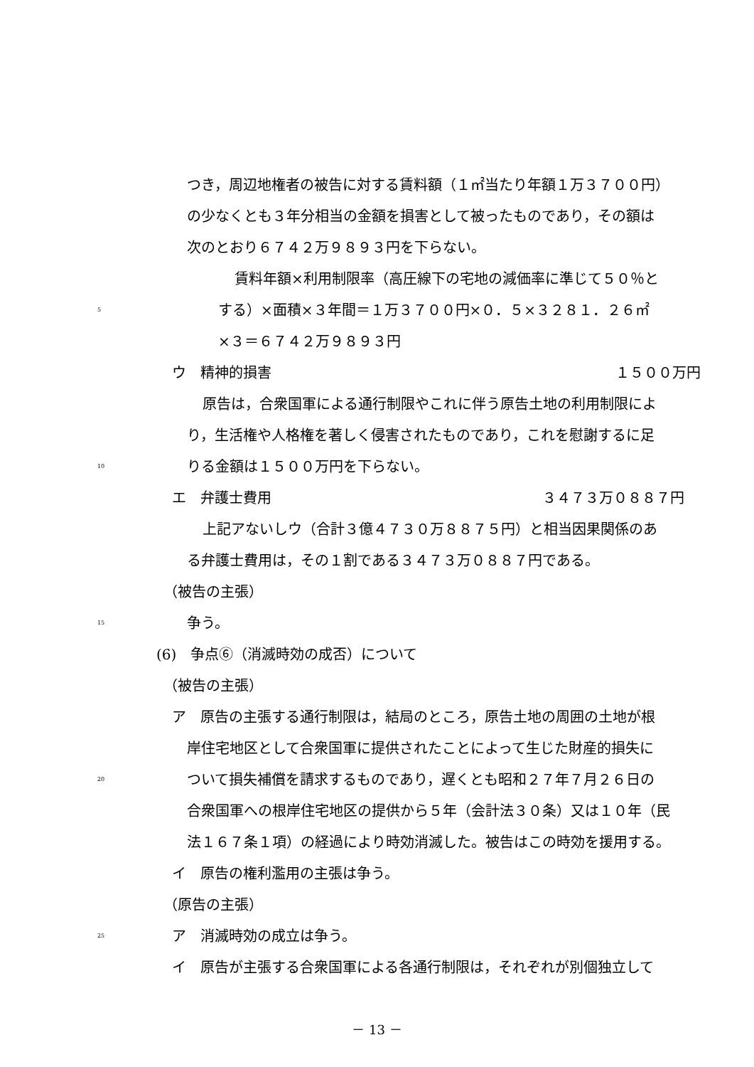つき，周辺地権者の被告に対する賃料額（１㎡当たり年額１万３７００円）
の少なくとも３年分相当の金額を損害として被ったものであり，その額は
次のとおり６７４２万９８９３円を下らない。
賃料年額×利用制限率（高圧線下の宅地の減価率に準じて５０％と
5 する）×面積×３年間＝１万３７００円×０．５×３２８１．２６㎡
×３＝６７４２万９８９３円
ウ　精神的損害 １５００万円
原告は，合衆国軍による通行制限やこれに伴う原告土地の利用制限によ
り，生活権や人格権を著しく侵害されたものであり，これを慰謝するに足
10 りる金額は１５００万円を下らない。
エ　弁護士費用 ３４７３万０８８７円
上記アないしウ（合計３億４７３０万８８７５円）と相当因果関係のあ
る弁護士費用は，その１割である３４７３万０８８７円である。
（被告の主張）
15 争う。
(6)　争点⑥（消滅時効の成否）について
（被告の主張）
ア　原告の主張する通行制限は，結局のところ，原告土地の周囲の土地が根
岸住宅地区として合衆国軍に提供されたことによって生じた財産的損失に
20 ついて損失補償を請求するものであり，遅くとも昭和２７年７月２６日の
合衆国軍への根岸住宅地区の提供から５年（会計法３０条）又は１０年（民
法１６７条１項）の経過により時効消滅した。被告はこの時効を援用する。
イ　原告の権利濫用の主張は争う。
（原告の主張）
25 ア　消滅時効の成立は争う。
イ　原告が主張する合衆国軍による各通行制限は，それぞれが別個独立して
－ 13 －